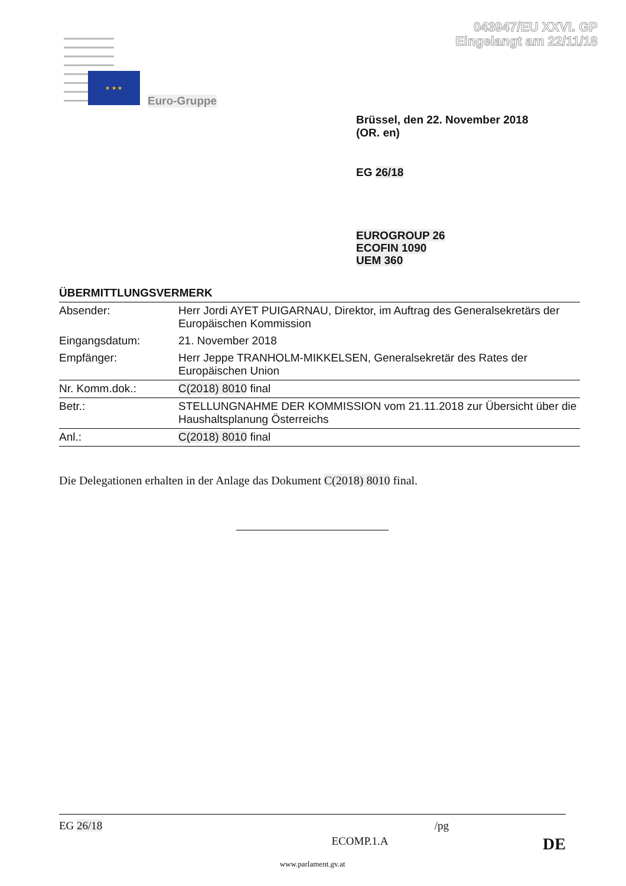043947/EU XXVI. GP
Eingelangt am 22/11/18
★ ★ ★
Euro-Gruppe
Brüssel, den 22. November 2018
(OR. en)
EG 26/18
EUROGROUP 26
ECOFIN 1090
UEM 360
ÜBERMITTLUNGSVERMERK
| Absender: | Herr Jordi AYET PUIGARNAU, Direktor, im Auftrag des Generalsekretärs der Europäischen Kommission |
| Eingangsdatum: | 21. November 2018 |
| Empfänger: | Herr Jeppe TRANHOLM-MIKKELSEN, Generalsekretär des Rates der Europäischen Union |
| Nr. Komm.dok.: | C(2018) 8010 final |
| Betr.: | STELLUNGNAHME DER KOMMISSION vom 21.11.2018 zur Übersicht über die Haushaltsplanung Österreichs |
| Anl.: | C(2018) 8010 final |
Die Delegationen erhalten in der Anlage das Dokument C(2018) 8010 final.
EG 26/18 /pg
ECOMP.1.A DE
www.parlament.gv.at